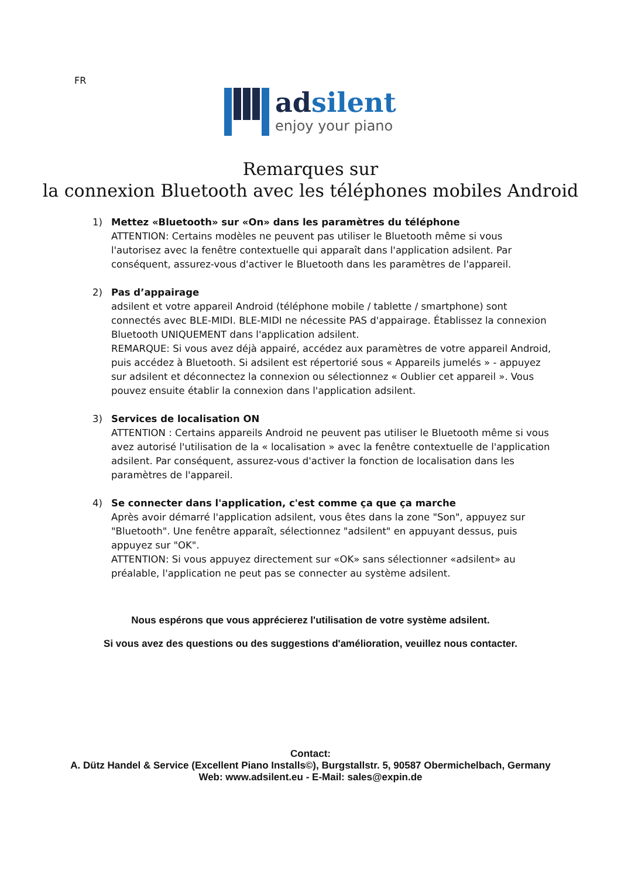FR
adsilent
enjoy your piano
Remarques sur
la connexion Bluetooth avec les téléphones mobiles Android
1) Mettez «Bluetooth» sur «On» dans les paramètres du téléphone
ATTENTION: Certains modèles ne peuvent pas utiliser le Bluetooth même si vous l'autorisez avec la fenêtre contextuelle qui apparaît dans l'application adsilent. Par conséquent, assurez-vous d'activer le Bluetooth dans les paramètres de l'appareil.
2) Pas d’appairage
adsilent et votre appareil Android (téléphone mobile / tablette / smartphone) sont connectés avec BLE-MIDI. BLE-MIDI ne nécessite PAS d'appairage. Établissez la connexion Bluetooth UNIQUEMENT dans l'application adsilent.
REMARQUE: Si vous avez déjà appairé, accédez aux paramètres de votre appareil Android, puis accédez à Bluetooth. Si adsilent est répertorié sous « Appareils jumelés » - appuyez sur adsilent et déconnectez la connexion ou sélectionnez « Oublier cet appareil ». Vous pouvez ensuite établir la connexion dans l'application adsilent.
3) Services de localisation ON
ATTENTION : Certains appareils Android ne peuvent pas utiliser le Bluetooth même si vous avez autorisé l'utilisation de la « localisation » avec la fenêtre contextuelle de l'application adsilent. Par conséquent, assurez-vous d'activer la fonction de localisation dans les paramètres de l'appareil.
4) Se connecter dans l'application, c'est comme ça que ça marche
Après avoir démarré l'application adsilent, vous êtes dans la zone "Son", appuyez sur "Bluetooth". Une fenêtre apparaît, sélectionnez "adsilent" en appuyant dessus, puis appuyez sur "OK".
ATTENTION: Si vous appuyez directement sur «OK» sans sélectionner «adsilent» au préalable, l'application ne peut pas se connecter au système adsilent.
Nous espérons que vous apprécierez l'utilisation de votre système adsilent.
Si vous avez des questions ou des suggestions d'amélioration, veuillez nous contacter.
Contact:
A. Dütz Handel & Service (Excellent Piano Installs©), Burgstallstr. 5, 90587 Obermichelbach, Germany
Web: www.adsilent.eu - E-Mail: sales@expin.de